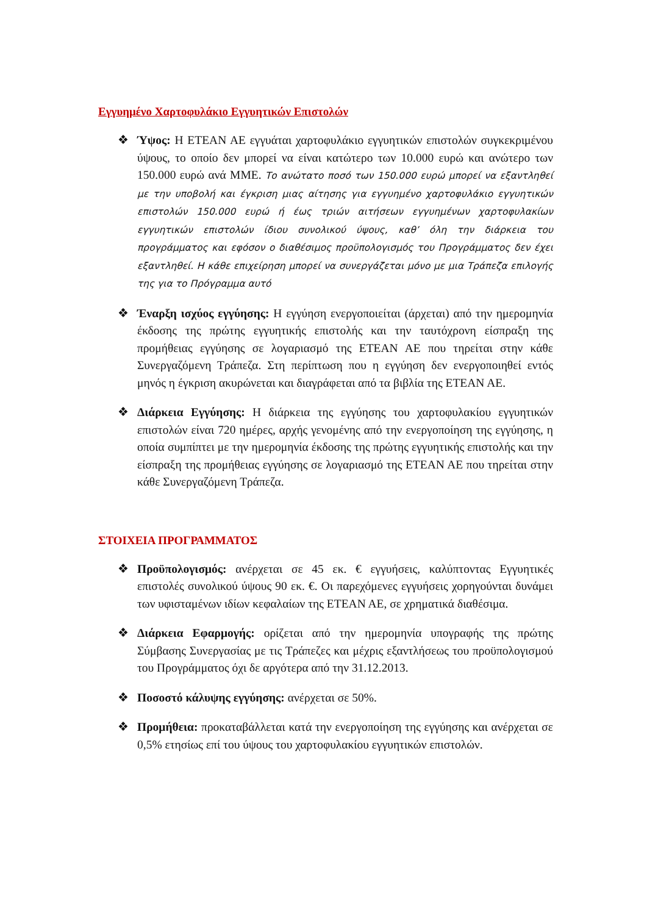Εγγυημένο Χαρτοφυλάκιο Εγγυητικών Επιστολών
❖ Ύψος: Η ΕΤΕΑΝ ΑΕ εγγυάται χαρτοφυλάκιο εγγυητικών επιστολών συγκεκριμένου ύψους, το οποίο δεν μπορεί να είναι κατώτερο των 10.000 ευρώ και ανώτερο των 150.000 ευρώ ανά ΜΜΕ. Το ανώτατο ποσό των 150.000 ευρώ μπορεί να εξαντληθεί με την υποβολή και έγκριση μιας αίτησης για εγγυημένο χαρτοφυλάκιο εγγυητικών επιστολών 150.000 ευρώ ή έως τριών αιτήσεων εγγυημένων χαρτοφυλακίων εγγυητικών επιστολών ίδιου συνολικού ύψους, καθ’ όλη την διάρκεια του προγράμματος και εφόσον ο διαθέσιμος προϋπολογισμός του Προγράμματος δεν έχει εξαντληθεί. Η κάθε επιχείρηση μπορεί να συνεργάζεται μόνο με μια Τράπεζα επιλογής της για το Πρόγραμμα αυτό
❖ Έναρξη ισχύος εγγύησης: Η εγγύηση ενεργοποιείται (άρχεται) από την ημερομηνία έκδοσης της πρώτης εγγυητικής επιστολής και την ταυτόχρονη είσπραξη της προμήθειας εγγύησης σε λογαριασμό της ΕΤΕΑΝ ΑΕ που τηρείται στην κάθε Συνεργαζόμενη Τράπεζα. Στη περίπτωση που η εγγύηση δεν ενεργοποιηθεί εντός μηνός η έγκριση ακυρώνεται και διαγράφεται από τα βιβλία της ΕΤΕΑΝ ΑΕ.
❖ Διάρκεια Εγγύησης: Η διάρκεια της εγγύησης του χαρτοφυλακίου εγγυητικών επιστολών είναι 720 ημέρες, αρχής γενομένης από την ενεργοποίηση της εγγύησης, η οποία συμπίπτει με την ημερομηνία έκδοσης της πρώτης εγγυητικής επιστολής και την είσπραξη της προμήθειας εγγύησης σε λογαριασμό της ΕΤΕΑΝ ΑΕ που τηρείται στην κάθε Συνεργαζόμενη Τράπεζα.
ΣΤΟΙΧΕΙΑ ΠΡΟΓΡΑΜΜΑΤΟΣ
❖ Προϋπολογισμός: ανέρχεται σε 45 εκ. € εγγυήσεις, καλύπτοντας Εγγυητικές επιστολές συνολικού ύψους 90 εκ. €. Οι παρεχόμενες εγγυήσεις χορηγούνται δυνάμει των υφισταμένων ιδίων κεφαλαίων της ΕΤΕΑΝ ΑΕ, σε χρηματικά διαθέσιμα.
❖ Διάρκεια Εφαρμογής: ορίζεται από την ημερομηνία υπογραφής της πρώτης Σύμβασης Συνεργασίας με τις Τράπεζες και μέχρις εξαντλήσεως του προϋπολογισμού του Προγράμματος όχι δε αργότερα από την 31.12.2013.
❖ Ποσοστό κάλυψης εγγύησης: ανέρχεται σε 50%.
❖ Προμήθεια: προκαταβάλλεται κατά την ενεργοποίηση της εγγύησης και ανέρχεται σε 0,5% ετησίως επί του ύψους του χαρτοφυλακίου εγγυητικών επιστολών.